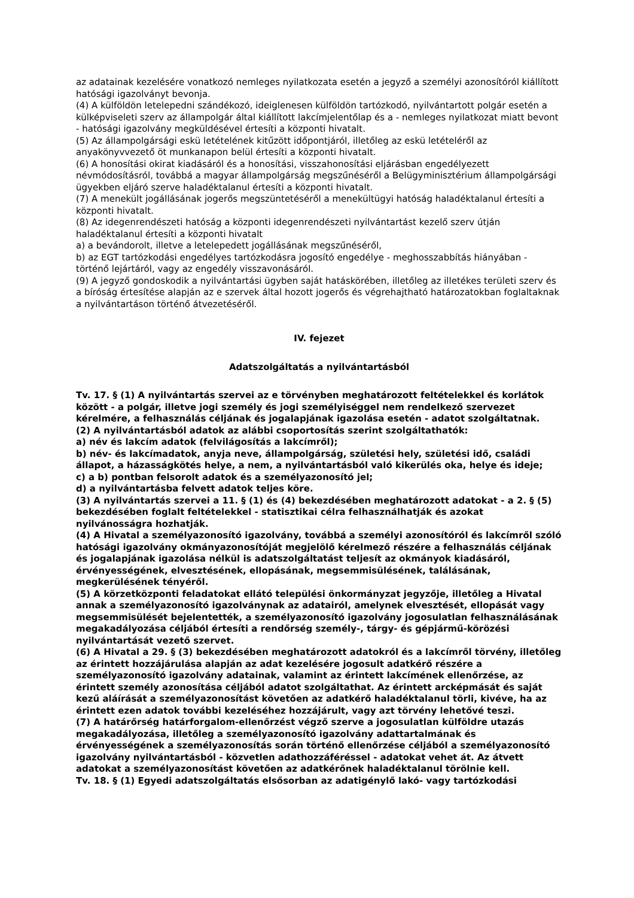az adatainak kezelésére vonatkozó nemleges nyilatkozata esetén a jegyző a személyi azonosítóról kiállított hatósági igazolványt bevonja.
(4) A külföldön letelepedni szándékozó, ideiglenesen külföldön tartózkodó, nyilvántartott polgár esetén a külképviseleti szerv az állampolgár által kiállított lakcímjelentőlap és a - nemleges nyilatkozat miatt bevont - hatósági igazolvány megküldésével értesíti a központi hivatalt.
(5) Az állampolgársági eskü letételének kitűzött időpontjáról, illetőleg az eskü letételéről az anyakönyvvezető öt munkanapon belül értesíti a központi hivatalt.
(6) A honosítási okirat kiadásáról és a honosítási, visszahonosítási eljárásban engedélyezett névmódosításról, továbbá a magyar állampolgárság megszűnéséről a Belügyminisztérium állampolgársági ügyekben eljáró szerve haladéktalanul értesíti a központi hivatalt.
(7) A menekült jogállásának jogerős megszüntetéséről a menekültügyi hatóság haladéktalanul értesíti a központi hivatalt.
(8) Az idegenrendészeti hatóság a központi idegenrendészeti nyilvántartást kezelő szerv útján haladéktalanul értesíti a központi hivatalt
a) a bevándorolt, illetve a letelepedett jogállásának megszűnéséről,
b) az EGT tartózkodási engedélyes tartózkodásra jogosító engedélye - meghosszabbítás hiányában - történő lejártáról, vagy az engedély visszavonásáról.
(9) A jegyző gondoskodik a nyilvántartási ügyben saját hatáskörében, illetőleg az illetékes területi szerv és a bíróság értesítése alapján az e szervek által hozott jogerős és végrehajtható határozatokban foglaltaknak a nyilvántartáson történő átvezetéséről.
IV. fejezet
Adatszolgáltatás a nyilvántartásból
Tv. 17. § (1) A nyilvántartás szervei az e törvényben meghatározott feltételekkel és korlátok között - a polgár, illetve jogi személy és jogi személyiséggel nem rendelkező szervezet kérelmére, a felhasználás céljának és jogalapjának igazolása esetén - adatot szolgáltatnak.
(2) A nyilvántartásból adatok az alábbi csoportosítás szerint szolgáltathatók:
a) név és lakcím adatok (felvilágosítás a lakcímről);
b) név- és lakcímadatok, anyja neve, állampolgárság, születési hely, születési idő, családi állapot, a házasságkötés helye, a nem, a nyilvántartásból való kikerülés oka, helye és ideje;
c) a b) pontban felsorolt adatok és a személyazonosító jel;
d) a nyilvántartásba felvett adatok teljes köre.
(3) A nyilvántartás szervei a 11. § (1) és (4) bekezdésében meghatározott adatokat - a 2. § (5) bekezdésében foglalt feltételekkel - statisztikai célra felhasználhatják és azokat nyilvánosságra hozhatják.
(4) A Hivatal a személyazonosító igazolvány, továbbá a személyi azonosítóról és lakcímről szóló hatósági igazolvány okmányazonosítóját megjelölő kérelmező részére a felhasználás céljának és jogalapjának igazolása nélkül is adatszolgáltatást teljesít az okmányok kiadásáról, érvényességének, elvesztésének, ellopásának, megsemmisülésének, találásának, megkerülésének tényéről.
(5) A körzetközponti feladatokat ellátó települési önkormányzat jegyzője, illetőleg a Hivatal annak a személyazonosító igazolványnak az adatairól, amelynek elvesztését, ellopását vagy megsemmisülését bejelentették, a személyazonosító igazolvány jogosulatlan felhasználásának megakadályozása céljából értesíti a rendőrség személy-, tárgy- és gépjármű-körözési nyilvántartását vezető szervet.
(6) A Hivatal a 29. § (3) bekezdésében meghatározott adatokról és a lakcímről törvény, illetőleg az érintett hozzájárulása alapján az adat kezelésére jogosult adatkérő részére a személyazonosító igazolvány adatainak, valamint az érintett lakcímének ellenőrzése, az érintett személy azonosítása céljából adatot szolgáltathat. Az érintett arcképmását és saját kezű aláírását a személyazonosítást követően az adatkérő haladéktalanul törli, kivéve, ha az érintett ezen adatok további kezeléséhez hozzájárult, vagy azt törvény lehetővé teszi.
(7) A határőrség határforgalom-ellenőrzést végző szerve a jogosulatlan külföldre utazás megakadályozása, illetőleg a személyazonosító igazolvány adattartalmának és érvényességének a személyazonosítás során történő ellenőrzése céljából a személyazonosító igazolvány nyilvántartásból - közvetlen adathozzáféréssel - adatokat vehet át. Az átvett adatokat a személyazonosítást követően az adatkérőnek haladéktalanul törölnie kell.
Tv. 18. § (1) Egyedi adatszolgáltatás elsősorban az adatigénylő lakó- vagy tartózkodási